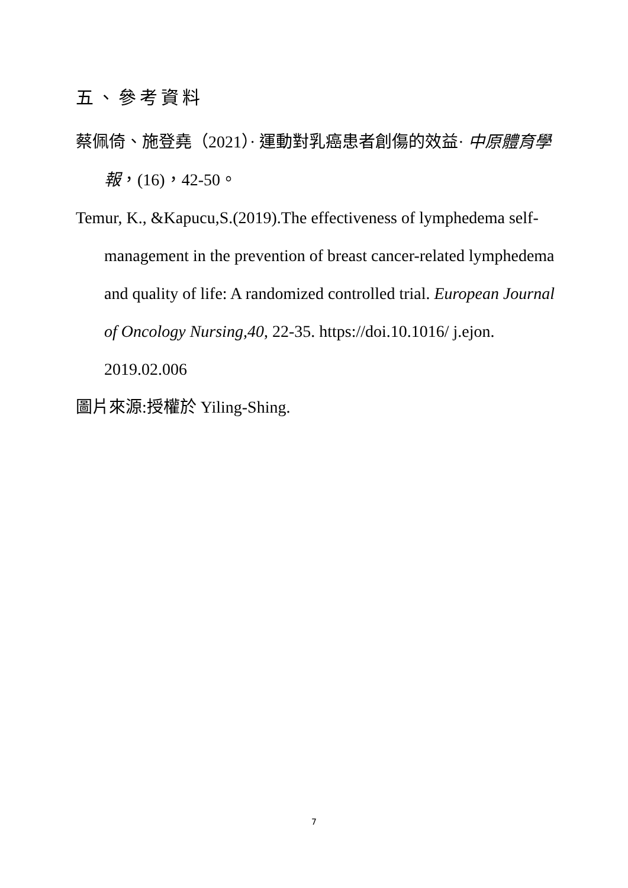五、參考資料
蔡佩倚、施登堯（2021）· 運動對乳癌患者創傷的效益· 中原體育學報，(16)，42-50。
Temur, K., &Kapucu,S.(2019).The effectiveness of lymphedema self-management in the prevention of breast cancer-related lymphedema and quality of life: A randomized controlled trial. European Journal of Oncology Nursing,40, 22-35. https://doi.10.1016/ j.ejon. 2019.02.006
圖片來源:授權於 Yiling-Shing.
7